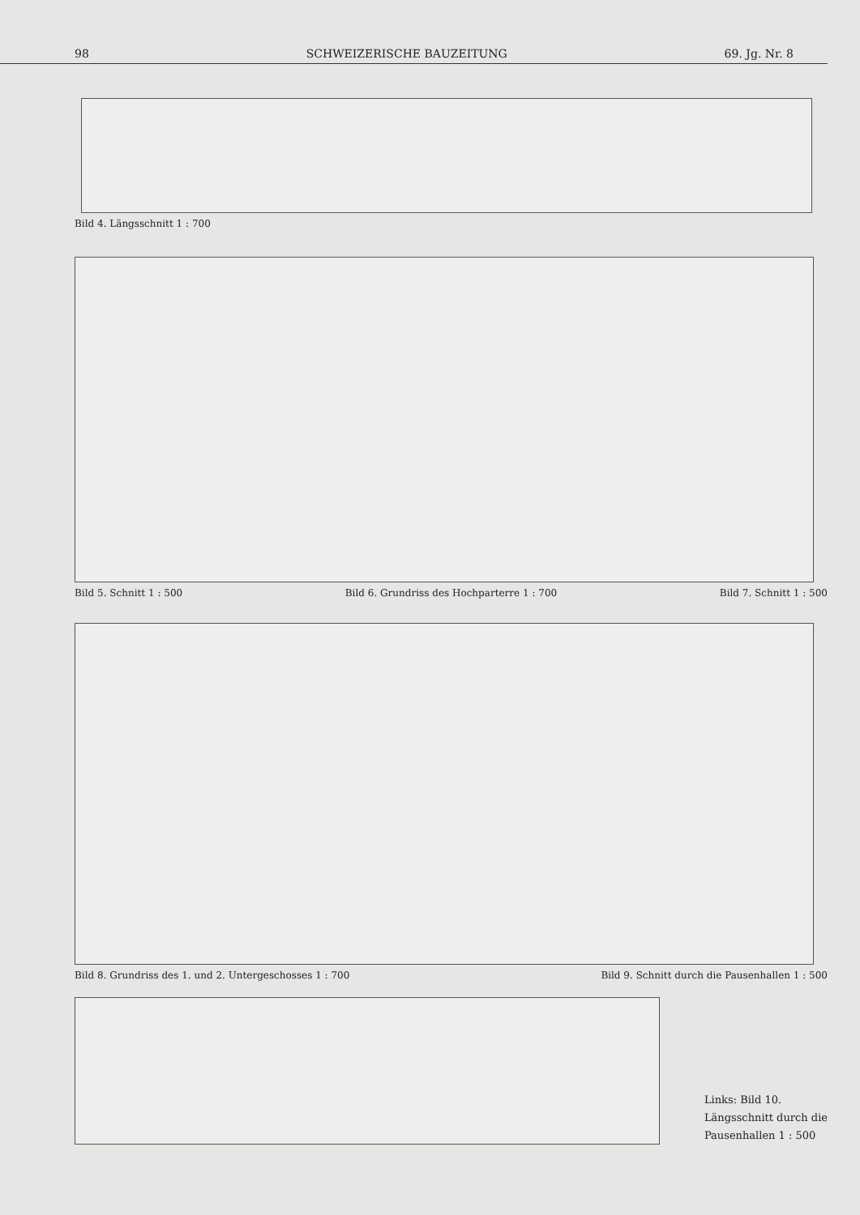98 SCHWEIZERISCHE BAUZEITUNG 69. Jg. Nr. 8
Bild 4. Längsschnitt 1 : 700
Bild 5. Schnitt 1 : 500 Bild 6. Grundriss des Hochparterre 1 : 700 Bild 7. Schnitt 1 : 500
Bild 8. Grundriss des 1. und 2. Untergeschosses 1 : 700 Bild 9. Schnitt durch die Pausenhallen 1 : 500
Links: Bild 10.
Längsschnitt durch die
Pausenhallen 1 : 500